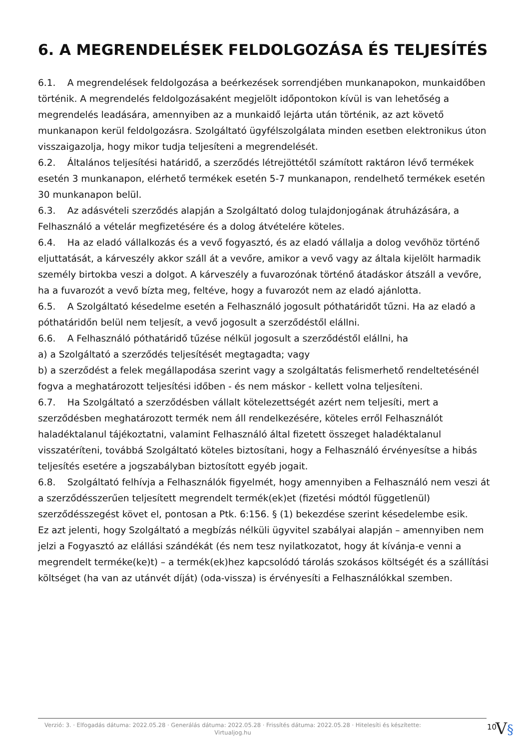6. A MEGRENDELÉSEK FELDOLGOZÁSA ÉS TELJESÍTÉS
6.1. A megrendelések feldolgozása a beérkezések sorrendjében munkanapokon, munkaidőben történik. A megrendelés feldolgozásaként megjelölt időpontokon kívül is van lehetőség a megrendelés leadására, amennyiben az a munkaidő lejárta után történik, az azt követő munkanapon kerül feldolgozásra. Szolgáltató ügyfélszolgálata minden esetben elektronikus úton visszaigazolja, hogy mikor tudja teljesíteni a megrendelését.
6.2. Általános teljesítési határidő, a szerződés létrejöttétől számított raktáron lévő termékek esetén 3 munkanapon, elérhető termékek esetén 5-7 munkanapon, rendelhető termékek esetén 30 munkanapon belül.
6.3. Az adásvételi szerződés alapján a Szolgáltató dolog tulajdonjogának átruházására, a Felhasználó a vételár megfizetésére és a dolog átvételére köteles.
6.4. Ha az eladó vállalkozás és a vevő fogyasztó, és az eladó vállalja a dolog vevőhöz történő eljuttatását, a kárveszély akkor száll át a vevőre, amikor a vevő vagy az általa kijelölt harmadik személy birtokba veszi a dolgot. A kárveszély a fuvarozónak történő átadáskor átszáll a vevőre, ha a fuvarozót a vevő bízta meg, feltéve, hogy a fuvarozót nem az eladó ajánlotta.
6.5. A Szolgáltató késedelme esetén a Felhasználó jogosult póthatáridőt tűzni. Ha az eladó a póthatáridőn belül nem teljesít, a vevő jogosult a szerződéstől elállni.
6.6. A Felhasználó póthatáridő tűzése nélkül jogosult a szerződéstől elállni, ha
a) a Szolgáltató a szerződés teljesítését megtagadta; vagy
b) a szerződést a felek megállapodása szerint vagy a szolgáltatás felismerhető rendeltetésénél fogva a meghatározott teljesítési időben - és nem máskor - kellett volna teljesíteni.
6.7. Ha Szolgáltató a szerződésben vállalt kötelezettségét azért nem teljesíti, mert a szerződésben meghatározott termék nem áll rendelkezésére, köteles erről Felhasználót haladéktalanul tájékoztatni, valamint Felhasználó által fizetett összeget haladéktalanul visszatéríteni, továbbá Szolgáltató köteles biztosítani, hogy a Felhasználó érvényesítse a hibás teljesítés esetére a jogszabályban biztosított egyéb jogait.
6.8. Szolgáltató felhívja a Felhasználók figyelmét, hogy amennyiben a Felhasználó nem veszi át a szerződésszerűen teljesített megrendelt termék(ek)et (fizetési módtól függetlenül) szerződésszegést követ el, pontosan a Ptk. 6:156. § (1) bekezdése szerint késedelembe esik.
Ez azt jelenti, hogy Szolgáltató a megbízás nélküli ügyvitel szabályai alapján – amennyiben nem jelzi a Fogyasztó az elállási szándékát (és nem tesz nyilatkozatot, hogy át kívánja-e venni a megrendelt terméke(ke)t) – a termék(ek)hez kapcsolódó tárolás szokásos költségét és a szállítási költséget (ha van az utánvét díját) (oda-vissza) is érvényesíti a Felhasználókkal szemben.
Verzió: 3. · Elfogadás dátuma: 2022.05.28 · Generálás dátuma: 2022.05.28 · Frissítés dátuma: 2022.05.28 · Hitelesíti és készítette: Virtualjog.hu
10
V§